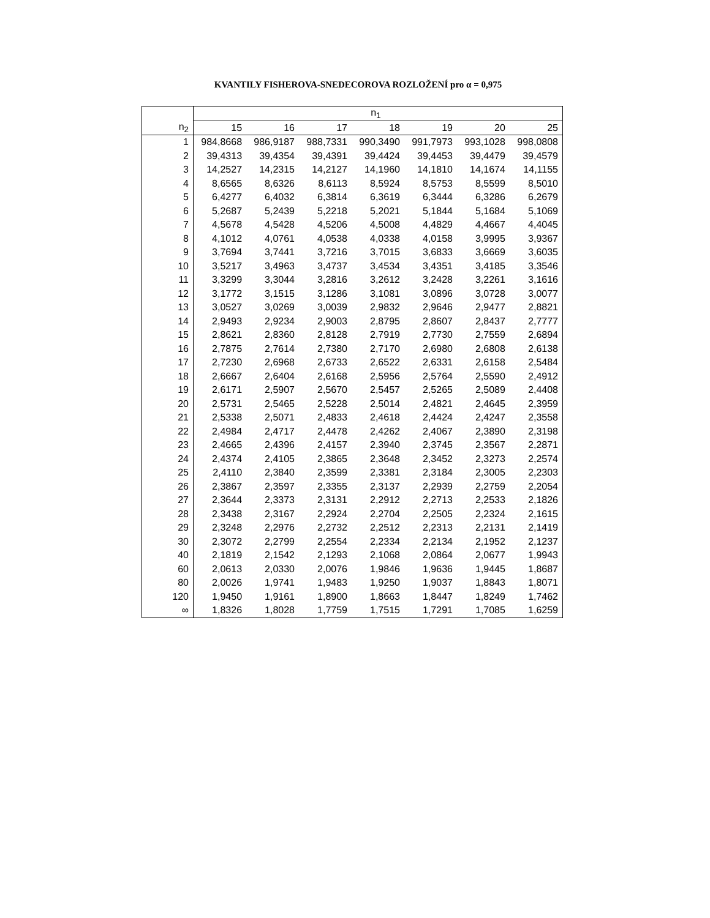KVANTILY FISHEROVA-SNEDECOROVA ROZLOŽENÍ pro α = 0,975
| | n<sub>1</sub> | | | | | | |
| --- | --- | --- | --- | --- | --- | --- | --- |
| n<sub>2</sub> | 15 | 16 | 17 | 18 | 19 | 20 | 25 |
| 1 | 984,8668 | 986,9187 | 988,7331 | 990,3490 | 991,7973 | 993,1028 | 998,0808 |
| 2 | 39,4313 | 39,4354 | 39,4391 | 39,4424 | 39,4453 | 39,4479 | 39,4579 |
| 3 | 14,2527 | 14,2315 | 14,2127 | 14,1960 | 14,1810 | 14,1674 | 14,1155 |
| 4 | 8,6565 | 8,6326 | 8,6113 | 8,5924 | 8,5753 | 8,5599 | 8,5010 |
| 5 | 6,4277 | 6,4032 | 6,3814 | 6,3619 | 6,3444 | 6,3286 | 6,2679 |
| 6 | 5,2687 | 5,2439 | 5,2218 | 5,2021 | 5,1844 | 5,1684 | 5,1069 |
| 7 | 4,5678 | 4,5428 | 4,5206 | 4,5008 | 4,4829 | 4,4667 | 4,4045 |
| 8 | 4,1012 | 4,0761 | 4,0538 | 4,0338 | 4,0158 | 3,9995 | 3,9367 |
| 9 | 3,7694 | 3,7441 | 3,7216 | 3,7015 | 3,6833 | 3,6669 | 3,6035 |
| 10 | 3,5217 | 3,4963 | 3,4737 | 3,4534 | 3,4351 | 3,4185 | 3,3546 |
| 11 | 3,3299 | 3,3044 | 3,2816 | 3,2612 | 3,2428 | 3,2261 | 3,1616 |
| 12 | 3,1772 | 3,1515 | 3,1286 | 3,1081 | 3,0896 | 3,0728 | 3,0077 |
| 13 | 3,0527 | 3,0269 | 3,0039 | 2,9832 | 2,9646 | 2,9477 | 2,8821 |
| 14 | 2,9493 | 2,9234 | 2,9003 | 2,8795 | 2,8607 | 2,8437 | 2,7777 |
| 15 | 2,8621 | 2,8360 | 2,8128 | 2,7919 | 2,7730 | 2,7559 | 2,6894 |
| 16 | 2,7875 | 2,7614 | 2,7380 | 2,7170 | 2,6980 | 2,6808 | 2,6138 |
| 17 | 2,7230 | 2,6968 | 2,6733 | 2,6522 | 2,6331 | 2,6158 | 2,5484 |
| 18 | 2,6667 | 2,6404 | 2,6168 | 2,5956 | 2,5764 | 2,5590 | 2,4912 |
| 19 | 2,6171 | 2,5907 | 2,5670 | 2,5457 | 2,5265 | 2,5089 | 2,4408 |
| 20 | 2,5731 | 2,5465 | 2,5228 | 2,5014 | 2,4821 | 2,4645 | 2,3959 |
| 21 | 2,5338 | 2,5071 | 2,4833 | 2,4618 | 2,4424 | 2,4247 | 2,3558 |
| 22 | 2,4984 | 2,4717 | 2,4478 | 2,4262 | 2,4067 | 2,3890 | 2,3198 |
| 23 | 2,4665 | 2,4396 | 2,4157 | 2,3940 | 2,3745 | 2,3567 | 2,2871 |
| 24 | 2,4374 | 2,4105 | 2,3865 | 2,3648 | 2,3452 | 2,3273 | 2,2574 |
| 25 | 2,4110 | 2,3840 | 2,3599 | 2,3381 | 2,3184 | 2,3005 | 2,2303 |
| 26 | 2,3867 | 2,3597 | 2,3355 | 2,3137 | 2,2939 | 2,2759 | 2,2054 |
| 27 | 2,3644 | 2,3373 | 2,3131 | 2,2912 | 2,2713 | 2,2533 | 2,1826 |
| 28 | 2,3438 | 2,3167 | 2,2924 | 2,2704 | 2,2505 | 2,2324 | 2,1615 |
| 29 | 2,3248 | 2,2976 | 2,2732 | 2,2512 | 2,2313 | 2,2131 | 2,1419 |
| 30 | 2,3072 | 2,2799 | 2,2554 | 2,2334 | 2,2134 | 2,1952 | 2,1237 |
| 40 | 2,1819 | 2,1542 | 2,1293 | 2,1068 | 2,0864 | 2,0677 | 1,9943 |
| 60 | 2,0613 | 2,0330 | 2,0076 | 1,9846 | 1,9636 | 1,9445 | 1,8687 |
| 80 | 2,0026 | 1,9741 | 1,9483 | 1,9250 | 1,9037 | 1,8843 | 1,8071 |
| 120 | 1,9450 | 1,9161 | 1,8900 | 1,8663 | 1,8447 | 1,8249 | 1,7462 |
| ∞ | 1,8326 | 1,8028 | 1,7759 | 1,7515 | 1,7291 | 1,7085 | 1,6259 |